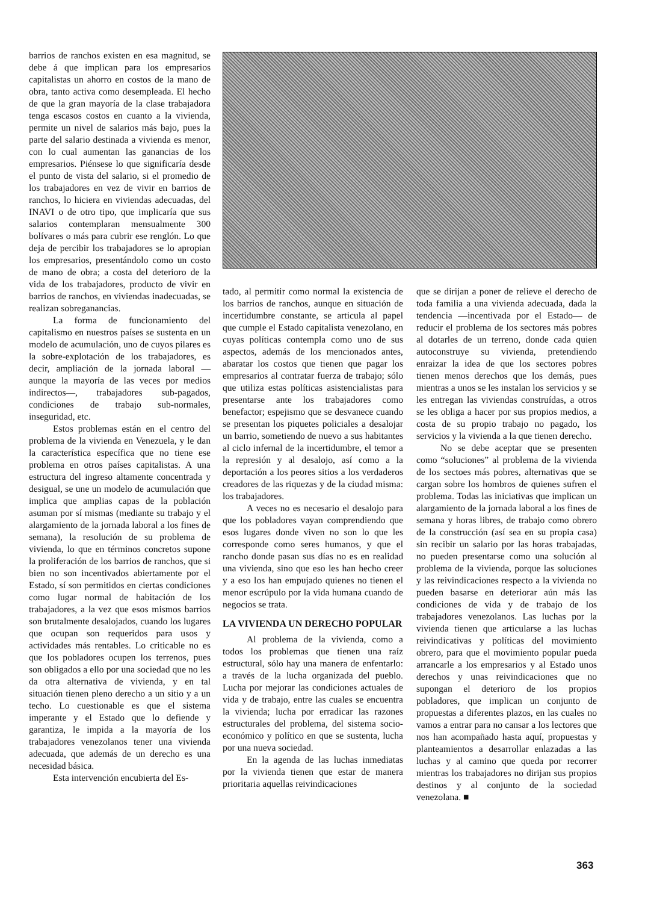barrios de ranchos existen en esa magnitud, se debe á que implican para los empresarios capitalistas un ahorro en costos de la mano de obra, tanto activa como desempleada. El hecho de que la gran mayoría de la clase trabajadora tenga escasos costos en cuanto a la vivienda, permite un nivel de salarios más bajo, pues la parte del salario destinada a vivienda es menor, con lo cual aumentan las ganancias de los empresarios. Piénsese lo que significaría desde el punto de vista del salario, si el promedio de los trabajadores en vez de vivir en barrios de ranchos, lo hiciera en viviendas adecuadas, del INAVI o de otro tipo, que implicaría que sus salarios contemplaran mensualmente 300 bolívares o más para cubrir ese renglón. Lo que deja de percibir los trabajadores se lo apropian los empresarios, presentándolo como un costo de mano de obra; a costa del deterioro de la vida de los trabajadores, producto de vivir en barrios de ranchos, en viviendas inadecuadas, se realizan sobreganancias.
La forma de funcionamiento del capitalismo en nuestros países se sustenta en un modelo de acumulación, uno de cuyos pilares es la sobre-explotación de los trabajadores, es decir, ampliación de la jornada laboral —aunque la mayoría de las veces por medios indirectos—, trabajadores sub-pagados, condiciones de trabajo sub-normales, inseguridad, etc.
Estos problemas están en el centro del problema de la vivienda en Venezuela, y le dan la característica específica que no tiene ese problema en otros países capitalistas. A una estructura del ingreso altamente concentrada y desigual, se une un modelo de acumulación que implica que amplias capas de la población asuman por sí mismas (mediante su trabajo y el alargamiento de la jornada laboral a los fines de semana), la resolución de su problema de vivienda, lo que en términos concretos supone la proliferación de los barrios de ranchos, que si bien no son incentivados abiertamente por el Estado, sí son permitidos en ciertas condiciones como lugar normal de habitación de los trabajadores, a la vez que esos mismos barrios son brutalmente desalojados, cuando los lugares que ocupan son requeridos para usos y actividades más rentables. Lo criticable no es que los pobladores ocupen los terrenos, pues son obligados a ello por una sociedad que no les da otra alternativa de vivienda, y en tal situación tienen pleno derecho a un sitio y a un techo. Lo cuestionable es que el sistema imperante y el Estado que lo defiende y garantiza, le impida a la mayoría de los trabajadores venezolanos tener una vivienda adecuada, que además de un derecho es una necesidad básica.
Esta intervención encubierta del Es-
tado, al permitir como normal la existencia de los barrios de ranchos, aunque en situación de incertidumbre constante, se articula al papel que cumple el Estado capitalista venezolano, en cuyas políticas contempla como uno de sus aspectos, además de los mencionados antes, abaratar los costos que tienen que pagar los empresarios al contratar fuerza de trabajo; sólo que utiliza estas políticas asistencialistas para presentarse ante los trabajadores como benefactor; espejismo que se desvanece cuando se presentan los piquetes policiales a desalojar un barrio, sometiendo de nuevo a sus habitantes al ciclo infernal de la incertidumbre, el temor a la represión y al desalojo, así como a la deportación a los peores sitios a los verdaderos creadores de las riquezas y de la ciudad misma: los trabajadores.
A veces no es necesario el desalojo para que los pobladores vayan comprendiendo que esos lugares donde viven no son lo que les corresponde como seres humanos, y que el rancho donde pasan sus días no es en realidad una vivienda, sino que eso les han hecho creer y a eso los han empujado quienes no tienen el menor escrúpulo por la vida humana cuando de negocios se trata.
LA VIVIENDA UN DERECHO POPULAR
Al problema de la vivienda, como a todos los problemas que tienen una raíz estructural, sólo hay una manera de enfentarlo: a través de la lucha organizada del pueblo. Lucha por mejorar las condiciones actuales de vida y de trabajo, entre las cuales se encuentra la vivienda; lucha por erradicar las razones estructurales del problema, del sistema socio-económico y político en que se sustenta, lucha por una nueva sociedad.
En la agenda de las luchas inmediatas por la vivienda tienen que estar de manera prioritaria aquellas reivindicaciones
que se dirijan a poner de relieve el derecho de toda familia a una vivienda adecuada, dada la tendencia —incentivada por el Estado— de reducir el problema de los sectores más pobres al dotarles de un terreno, donde cada quien autoconstruye su vivienda, pretendiendo enraizar la idea de que los sectores pobres tienen menos derechos que los demás, pues mientras a unos se les instalan los servicios y se les entregan las viviendas construídas, a otros se les obliga a hacer por sus propios medios, a costa de su propio trabajo no pagado, los servicios y la vivienda a la que tienen derecho.
No se debe aceptar que se presenten como “soluciones” al problema de la vivienda de los sectoes más pobres, alternativas que se cargan sobre los hombros de quienes sufren el problema. Todas las iniciativas que implican un alargamiento de la jornada laboral a los fines de semana y horas libres, de trabajo como obrero de la construcción (así sea en su propia casa) sin recibir un salario por las horas trabajadas, no pueden presentarse como una solución al problema de la vivienda, porque las soluciones y las reivindicaciones respecto a la vivienda no pueden basarse en deteriorar aún más las condiciones de vida y de trabajo de los trabajadores venezolanos. Las luchas por la vivienda tienen que articularse a las luchas reivindicativas y políticas del movimiento obrero, para que el movimiento popular pueda arrancarle a los empresarios y al Estado unos derechos y unas reivindicaciones que no supongan el deterioro de los propios pobladores, que implican un conjunto de propuestas a diferentes plazos, en las cuales no vamos a entrar para no cansar a los lectores que nos han acompañado hasta aquí, propuestas y planteamientos a desarrollar enlazadas a las luchas y al camino que queda por recorrer mientras los trabajadores no dirijan sus propios destinos y al conjunto de la sociedad venezolana. ■
363